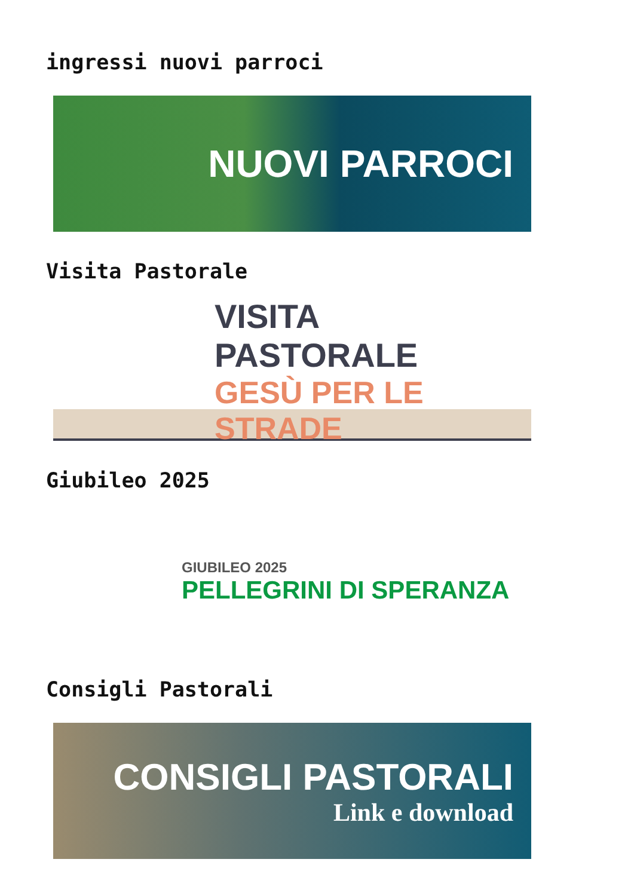ingressi nuovi parroci
NUOVI PARROCI
Visita Pastorale
VISITA PASTORALE
GESÙ PER LE STRADE
Giubileo 2025
GIUBILEO 2025
PELLEGRINI DI SPERANZA
Consigli Pastorali
CONSIGLI PASTORALI
Link e download